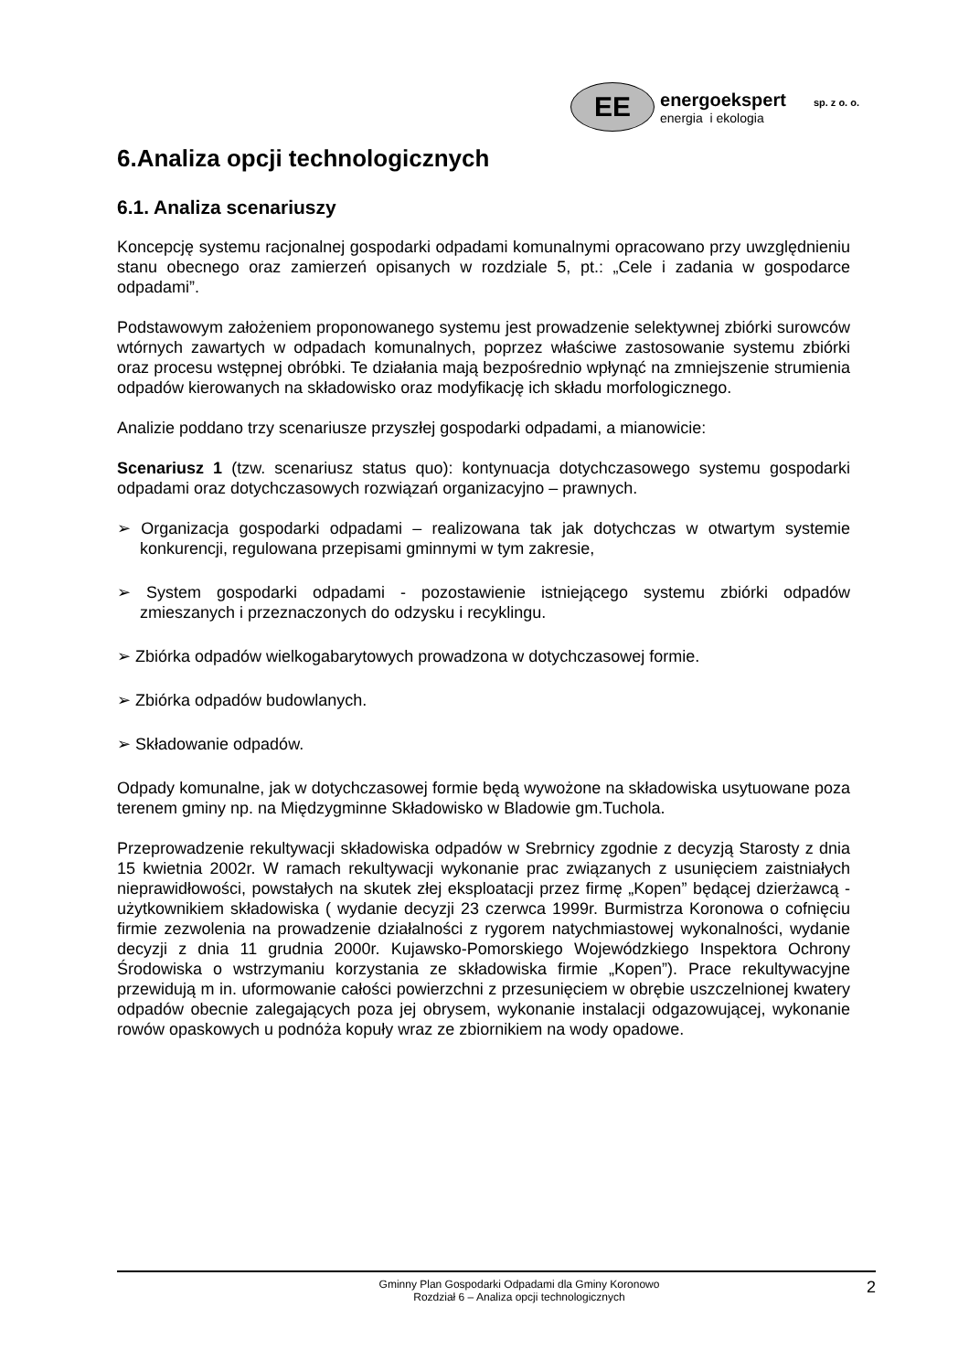EE
energoekspert sp. z o. o.
energia i ekologia
6.Analiza opcji technologicznych
6.1. Analiza scenariuszy
Koncepcję systemu racjonalnej gospodarki odpadami komunalnymi opracowano przy uwzględnieniu stanu obecnego oraz zamierzeń opisanych w rozdziale 5, pt.: „Cele i zadania w gospodarce odpadami”.
Podstawowym założeniem proponowanego systemu jest prowadzenie selektywnej zbiórki surowców wtórnych zawartych w odpadach komunalnych, poprzez właściwe zastosowanie systemu zbiórki oraz procesu wstępnej obróbki. Te działania mają bezpośrednio wpłynąć na zmniejszenie strumienia odpadów kierowanych na składowisko oraz modyfikację ich składu morfologicznego.
Analizie poddano trzy scenariusze przyszłej gospodarki odpadami, a mianowicie:
Scenariusz 1 (tzw. scenariusz status quo): kontynuacja dotychczasowego systemu gospodarki odpadami oraz dotychczasowych rozwiązań organizacyjno – prawnych.
➢ Organizacja gospodarki odpadami – realizowana tak jak dotychczas w otwartym systemie konkurencji, regulowana przepisami gminnymi w tym zakresie,
➢ System gospodarki odpadami - pozostawienie istniejącego systemu zbiórki odpadów zmieszanych i przeznaczonych do odzysku i recyklingu.
➢ Zbiórka odpadów wielkogabarytowych prowadzona w dotychczasowej formie.
➢ Zbiórka odpadów budowlanych.
➢ Składowanie odpadów.
Odpady komunalne, jak w dotychczasowej formie będą wywożone na składowiska usytuowane poza terenem gminy np. na Międzygminne Składowisko w Bladowie gm.Tuchola.
Przeprowadzenie rekultywacji składowiska odpadów w Srebrnicy zgodnie z decyzją Starosty z dnia 15 kwietnia 2002r. W ramach rekultywacji wykonanie prac związanych z usunięciem zaistniałych nieprawidłowości, powstałych na skutek złej eksploatacji przez firmę „Kopen” będącej dzierżawcą - użytkownikiem składowiska ( wydanie decyzji 23 czerwca 1999r. Burmistrza Koronowa o cofnięciu firmie zezwolenia na prowadzenie działalności z rygorem natychmiastowej wykonalności, wydanie decyzji z dnia 11 grudnia 2000r. Kujawsko-Pomorskiego Wojewódzkiego Inspektora Ochrony Środowiska o wstrzymaniu korzystania ze składowiska firmie „Kopen”). Prace rekultywacyjne przewidują m in. uformowanie całości powierzchni z przesunięciem w obrębie uszczelnionej kwatery odpadów obecnie zalegających poza jej obrysem, wykonanie instalacji odgazowującej, wykonanie rowów opaskowych u podnóża kopuły wraz ze zbiornikiem na wody opadowe.
Gminny Plan Gospodarki Odpadami dla Gminy Koronowo
Rozdział 6 – Analiza opcji technologicznych
2